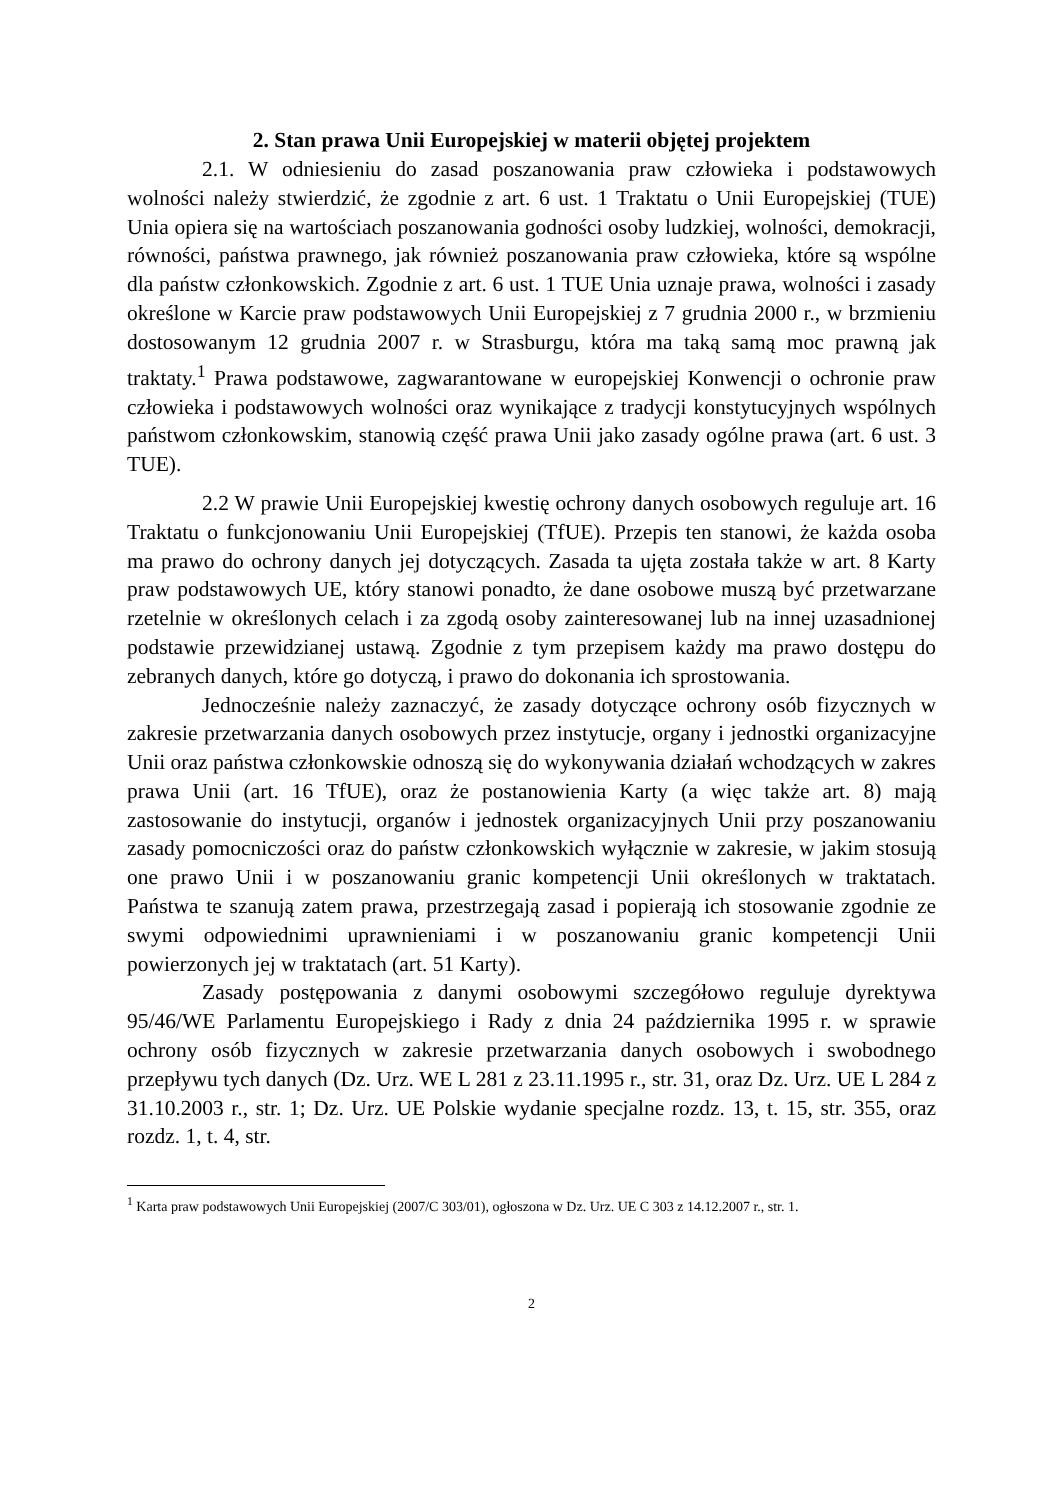2. Stan prawa Unii Europejskiej w materii objętej projektem
2.1. W odniesieniu do zasad poszanowania praw człowieka i podstawowych wolności należy stwierdzić, że zgodnie z art. 6 ust. 1 Traktatu o Unii Europejskiej (TUE) Unia opiera się na wartościach poszanowania godności osoby ludzkiej, wolności, demokracji, równości, państwa prawnego, jak również poszanowania praw człowieka, które są wspólne dla państw członkowskich. Zgodnie z art. 6 ust. 1 TUE Unia uznaje prawa, wolności i zasady określone w Karcie praw podstawowych Unii Europejskiej z 7 grudnia 2000 r., w brzmieniu dostosowanym 12 grudnia 2007 r. w Strasburgu, która ma taką samą moc prawną jak traktaty.<sup>1</sup> Prawa podstawowe, zagwarantowane w europejskiej Konwencji o ochronie praw człowieka i podstawowych wolności oraz wynikające z tradycji konstytucyjnych wspólnych państwom członkowskim, stanowią część prawa Unii jako zasady ogólne prawa (art. 6 ust. 3 TUE).
2.2 W prawie Unii Europejskiej kwestię ochrony danych osobowych reguluje art. 16 Traktatu o funkcjonowaniu Unii Europejskiej (TfUE). Przepis ten stanowi, że każda osoba ma prawo do ochrony danych jej dotyczących. Zasada ta ujęta została także w art. 8 Karty praw podstawowych UE, który stanowi ponadto, że dane osobowe muszą być przetwarzane rzetelnie w określonych celach i za zgodą osoby zainteresowanej lub na innej uzasadnionej podstawie przewidzianej ustawą. Zgodnie z tym przepisem każdy ma prawo dostępu do zebranych danych, które go dotyczą, i prawo do dokonania ich sprostowania.
Jednocześnie należy zaznaczyć, że zasady dotyczące ochrony osób fizycznych w zakresie przetwarzania danych osobowych przez instytucje, organy i jednostki organizacyjne Unii oraz państwa członkowskie odnoszą się do wykonywania działań wchodzących w zakres prawa Unii (art. 16 TfUE), oraz że postanowienia Karty (a więc także art. 8) mają zastosowanie do instytucji, organów i jednostek organizacyjnych Unii przy poszanowaniu zasady pomocniczości oraz do państw członkowskich wyłącznie w zakresie, w jakim stosują one prawo Unii i w poszanowaniu granic kompetencji Unii określonych w traktatach. Państwa te szanują zatem prawa, przestrzegają zasad i popierają ich stosowanie zgodnie ze swymi odpowiednimi uprawnieniami i w poszanowaniu granic kompetencji Unii powierzonych jej w traktatach (art. 51 Karty).
Zasady postępowania z danymi osobowymi szczegółowo reguluje dyrektywa 95/46/WE Parlamentu Europejskiego i Rady z dnia 24 października 1995 r. w sprawie ochrony osób fizycznych w zakresie przetwarzania danych osobowych i swobodnego przepływu tych danych (Dz. Urz. WE L 281 z 23.11.1995 r., str. 31, oraz Dz. Urz. UE L 284 z 31.10.2003 r., str. 1; Dz. Urz. UE Polskie wydanie specjalne rozdz. 13, t. 15, str. 355, oraz rozdz. 1, t. 4, str.
<sup>1</sup> Karta praw podstawowych Unii Europejskiej (2007/C 303/01), ogłoszona w Dz. Urz. UE C 303 z 14.12.2007 r., str. 1.
2